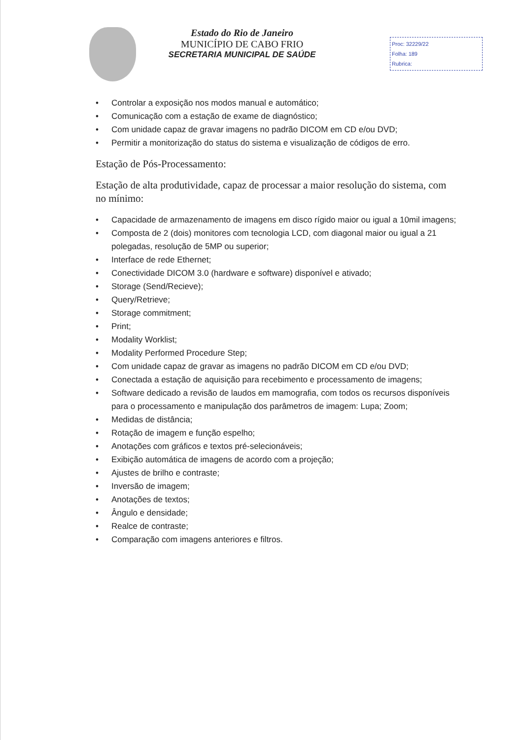Estado do Rio de Janeiro
MUNICÍPIO DE CABO FRIO
SECRETARIA MUNICIPAL DE SAÚDE
Proc: 32229/22
Folha: 189
Rubrica:
• Controlar a exposição nos modos manual e automático;
• Comunicação com a estação de exame de diagnóstico;
• Com unidade capaz de gravar imagens no padrão DICOM em CD e/ou DVD;
• Permitir a monitorização do status do sistema e visualização de códigos de erro.
Estação de Pós-Processamento:
Estação de alta produtividade, capaz de processar a maior resolução do sistema, com no mínimo:
• Capacidade de armazenamento de imagens em disco rígido maior ou igual a 10mil imagens;
• Composta de 2 (dois) monitores com tecnologia LCD, com diagonal maior ou igual a 21 polegadas, resolução de 5MP ou superior;
• Interface de rede Ethernet;
• Conectividade DICOM 3.0 (hardware e software) disponível e ativado;
• Storage (Send/Recieve);
• Query/Retrieve;
• Storage commitment;
• Print;
• Modality Worklist;
• Modality Performed Procedure Step;
• Com unidade capaz de gravar as imagens no padrão DICOM em CD e/ou DVD;
• Conectada a estação de aquisição para recebimento e processamento de imagens;
• Software dedicado a revisão de laudos em mamografia, com todos os recursos disponíveis para o processamento e manipulação dos parâmetros de imagem: Lupa; Zoom;
• Medidas de distância;
• Rotação de imagem e função espelho;
• Anotações com gráficos e textos pré-selecionáveis;
• Exibição automática de imagens de acordo com a projeção;
• Ajustes de brilho e contraste;
• Inversão de imagem;
• Anotações de textos;
• Ângulo e densidade;
• Realce de contraste;
• Comparação com imagens anteriores e filtros.